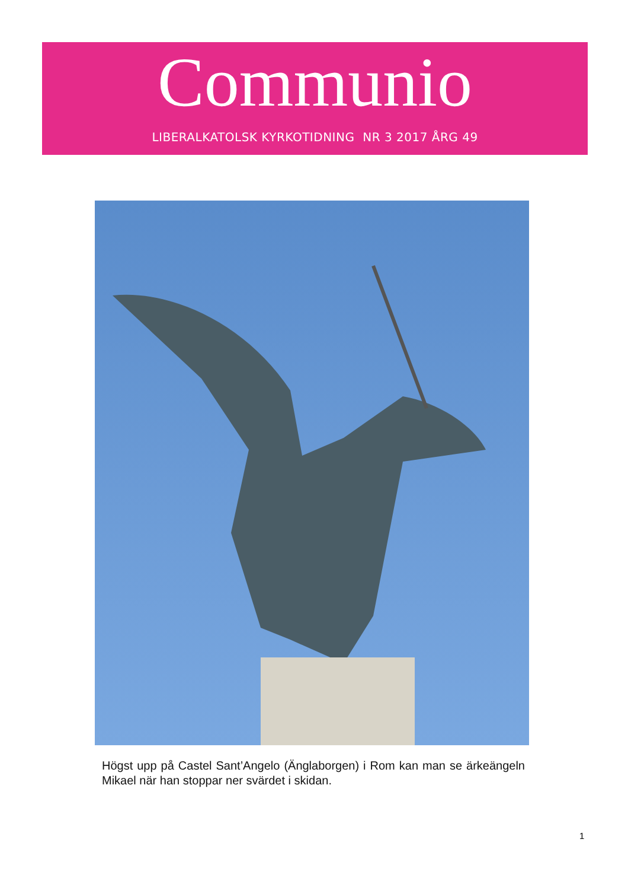Communio
LIBERALKATOLSK KYRKOTIDNING NR 3 2017 ÅRG 49
Högst upp på Castel Sant’Angelo (Änglaborgen) i Rom kan man se ärkeängeln Mikael när han stoppar ner svärdet i skidan.
1